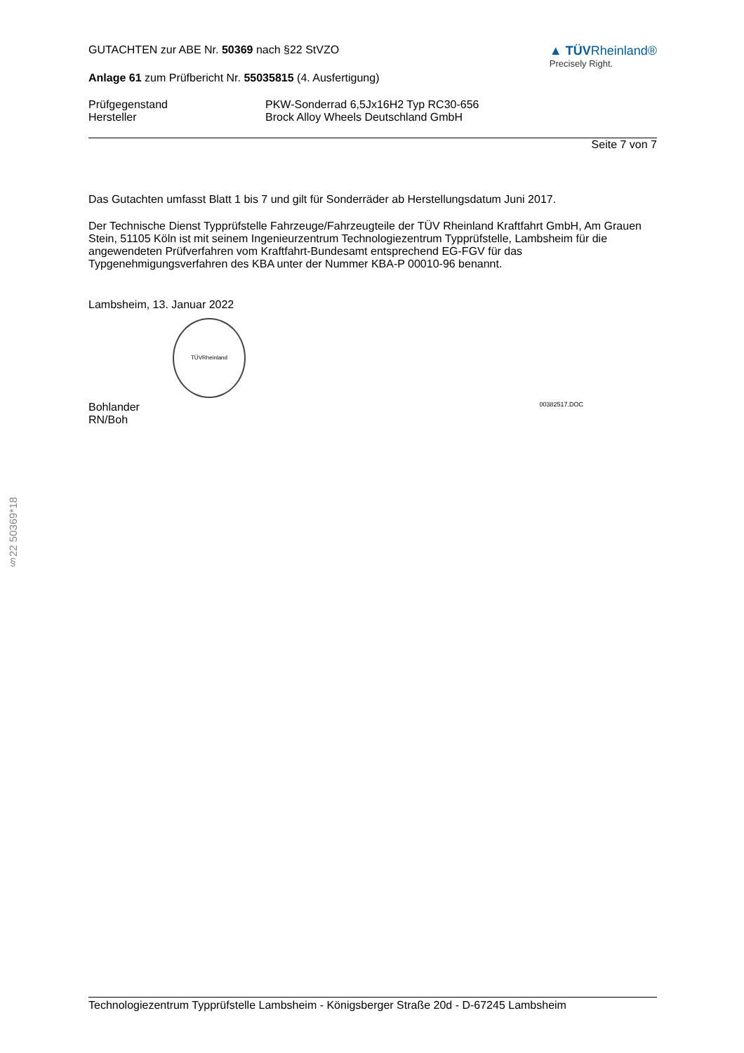GUTACHTEN zur ABE Nr. 50369 nach §22 StVZO
Anlage 61 zum Prüfbericht Nr. 55035815 (4. Ausfertigung)
▲ TÜVRheinland®
Precisely Right.
Prüfgegenstand PKW-Sonderrad 6,5Jx16H2 Typ RC30-656
Hersteller Brock Alloy Wheels Deutschland GmbH
Seite 7 von 7
Das Gutachten umfasst Blatt 1 bis 7 und gilt für Sonderräder ab Herstellungsdatum Juni 2017.
Der Technische Dienst Typprüfstelle Fahrzeuge/Fahrzeugteile der TÜV Rheinland Kraftfahrt GmbH, Am Grauen Stein, 51105 Köln ist mit seinem Ingenieurzentrum Technologiezentrum Typprüfstelle, Lambsheim für die angewendeten Prüfverfahren vom Kraftfahrt-Bundesamt entsprechend EG-FGV für das Typgenehmigungsverfahren des KBA unter der Nummer KBA-P 00010-96 benannt.
Lambsheim, 13. Januar 2022
TÜVRheinland
Bohlander
RN/Boh 00382517.DOC
§22 50369*18
Technologiezentrum Typprüfstelle Lambsheim - Königsberger Straße 20d - D-67245 Lambsheim